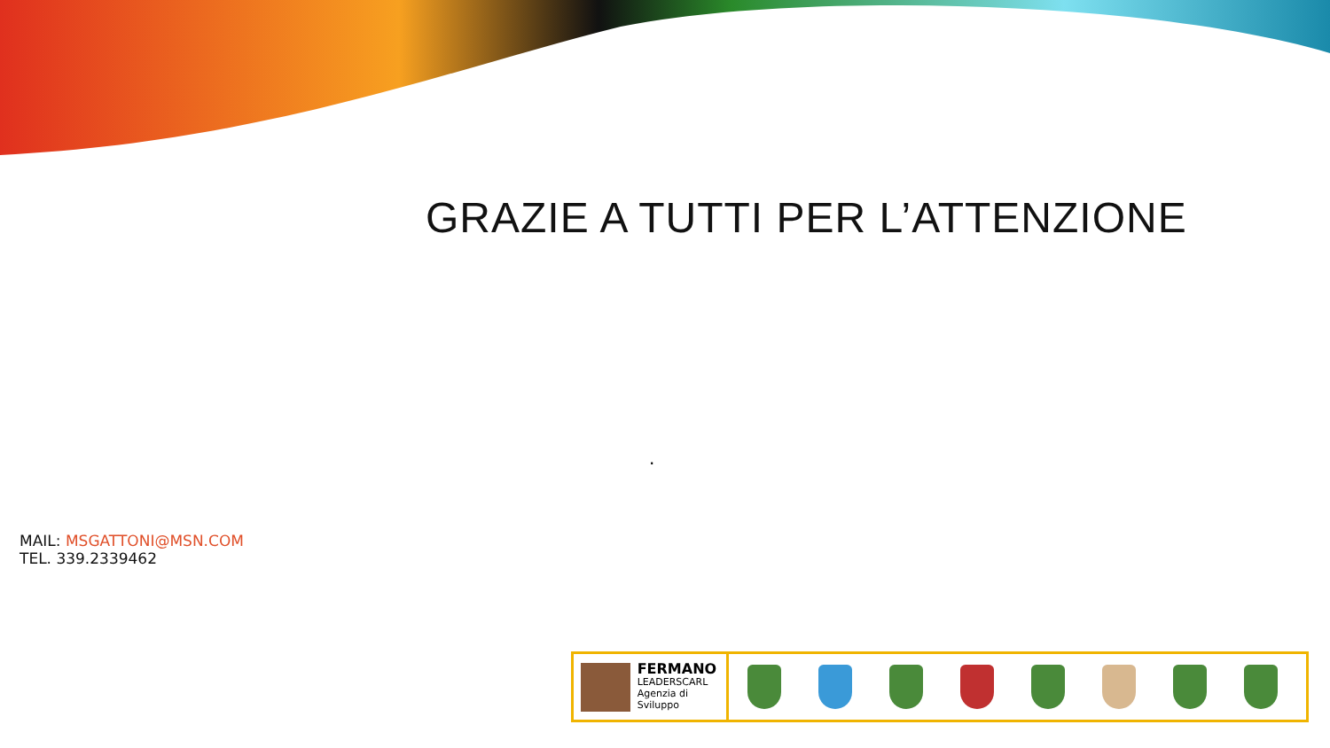GRAZIE A TUTTI PER L’ATTENZIONE
.
MAIL: MSGATTONI@MSN.COM
TEL. 339.2339462
FERMANO
LEADERSCARL
Agenzia di Sviluppo